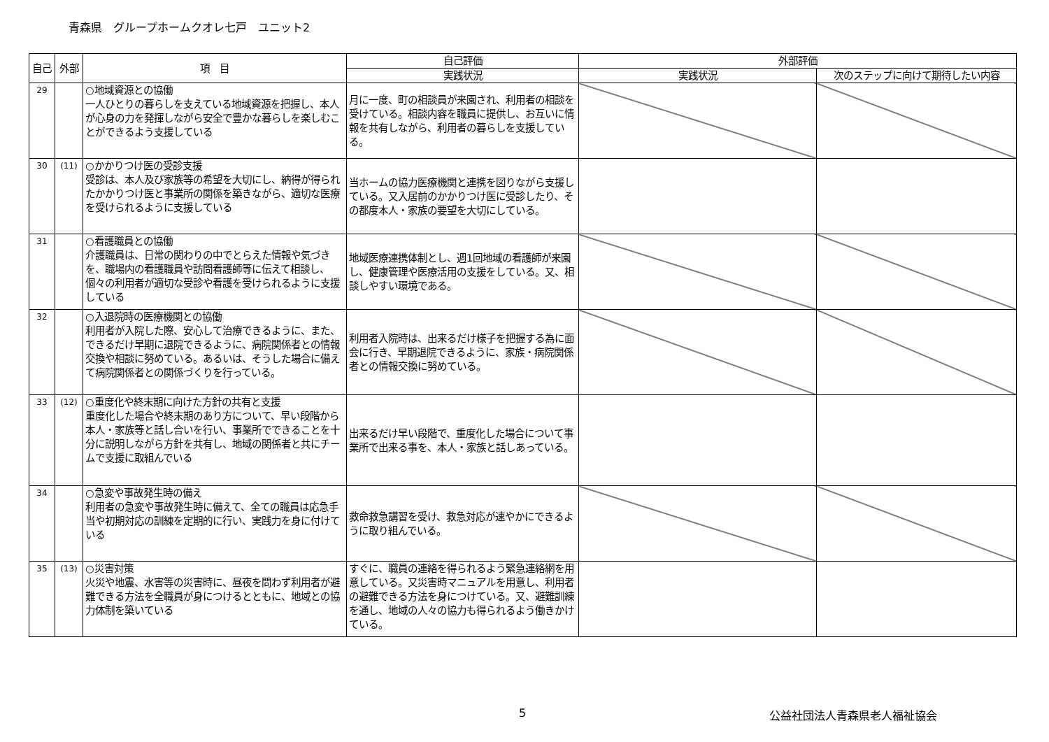青森県　グループホームクオレ七戸　ユニット2
| 自己 | 外部 | 項 目 | 自己評価 | 外部評価 | |
| --- | --- | --- | --- | --- | --- |
| | | | 実践状況 | 実践状況 | 次のステップに向けて期待したい内容 |
| 29 | | ○地域資源との協働 一人ひとりの暮らしを支えている地域資源を把握し、本人が心身の力を発揮しながら安全で豊かな暮らしを楽しむことができるよう支援している | 月に一度、町の相談員が来園され、利用者の相談を受けている。相談内容を職員に提供し、お互いに情報を共有しながら、利用者の暮らしを支援している。 | | |
| 30 | (11) | ○かかりつけ医の受診支援 受診は、本人及び家族等の希望を大切にし、納得が得られたかかりつけ医と事業所の関係を築きながら、適切な医療を受けられるように支援している | 当ホームの協力医療機関と連携を図りながら支援している。又入居前のかかりつけ医に受診したり、その都度本人・家族の要望を大切にしている。 | | |
| 31 | | ○看護職員との協働 介護職員は、日常の関わりの中でとらえた情報や気づきを、職場内の看護職員や訪問看護師等に伝えて相談し、個々の利用者が適切な受診や看護を受けられるように支援している | 地域医療連携体制とし、週1回地域の看護師が来園し、健康管理や医療活用の支援をしている。又、相談しやすい環境である。 | | |
| 32 | | ○入退院時の医療機関との協働 利用者が入院した際、安心して治療できるように、また、できるだけ早期に退院できるように、病院関係者との情報交換や相談に努めている。あるいは、そうした場合に備えて病院関係者との関係づくりを行っている。 | 利用者入院時は、出来るだけ様子を把握する為に面会に行き、早期退院できるように、家族・病院関係者との情報交換に努めている。 | | |
| 33 | (12) | ○重度化や終末期に向けた方針の共有と支援 重度化した場合や終末期のあり方について、早い段階から本人・家族等と話し合いを行い、事業所でできることを十分に説明しながら方針を共有し、地域の関係者と共にチームで支援に取組んでいる | 出来るだけ早い段階で、重度化した場合について事業所で出来る事を、本人・家族と話しあっている。 | | |
| 34 | | ○急変や事故発生時の備え 利用者の急変や事故発生時に備えて、全ての職員は応急手当や初期対応の訓練を定期的に行い、実践力を身に付けている | 救命救急講習を受け、救急対応が速やかにできるように取り組んでいる。 | | |
| 35 | (13) | ○災害対策 火災や地震、水害等の災害時に、昼夜を問わず利用者が避難できる方法を全職員が身につけるとともに、地域との協力体制を築いている | すぐに、職員の連絡を得られるよう緊急連絡網を用意している。又災害時マニュアルを用意し、利用者の避難できる方法を身につけている。又、避難訓練を通し、地域の人々の協力も得られるよう働きかけている。 | | |
5 公益社団法人青森県老人福祉協会